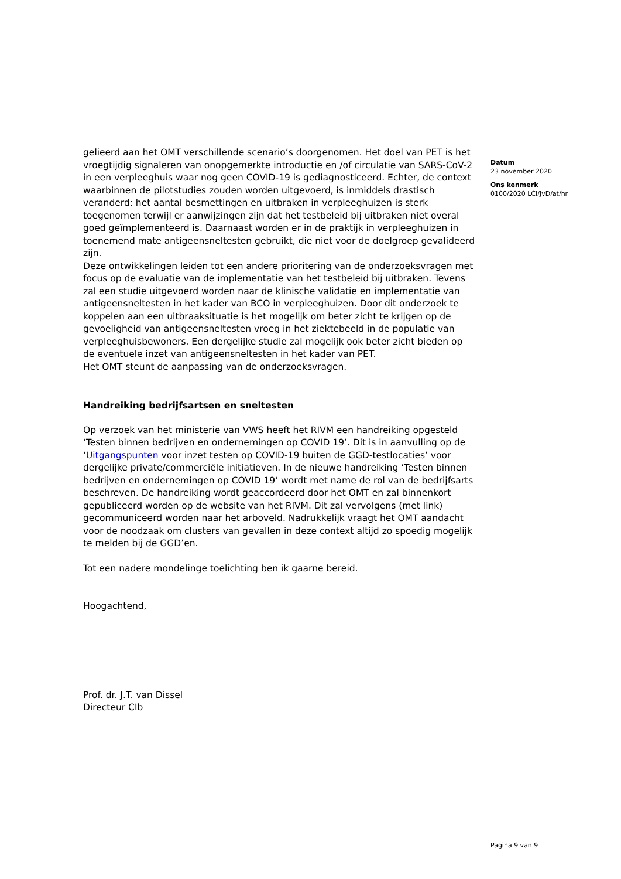gelieerd aan het OMT verschillende scenario’s doorgenomen. Het doel van PET is het vroegtijdig signaleren van onopgemerkte introductie en /of circulatie van SARS-CoV-2 in een verpleeghuis waar nog geen COVID-19 is gediagnosticeerd. Echter, de context waarbinnen de pilotstudies zouden worden uitgevoerd, is inmiddels drastisch veranderd: het aantal besmettingen en uitbraken in verpleeghuizen is sterk toegenomen terwijl er aanwijzingen zijn dat het testbeleid bij uitbraken niet overal goed geïmplementeerd is. Daarnaast worden er in de praktijk in verpleeghuizen in toenemend mate antigeensneltesten gebruikt, die niet voor de doelgroep gevalideerd zijn.
Deze ontwikkelingen leiden tot een andere prioritering van de onderzoeksvragen met focus op de evaluatie van de implementatie van het testbeleid bij uitbraken. Tevens zal een studie uitgevoerd worden naar de klinische validatie en implementatie van antigeensneltesten in het kader van BCO in verpleeghuizen. Door dit onderzoek te koppelen aan een uitbraaksituatie is het mogelijk om beter zicht te krijgen op de gevoeligheid van antigeensneltesten vroeg in het ziektebeeld in de populatie van verpleeghuisbewoners. Een dergelijke studie zal mogelijk ook beter zicht bieden op de eventuele inzet van antigeensneltesten in het kader van PET.
Het OMT steunt de aanpassing van de onderzoeksvragen.
Handreiking bedrijfsartsen en sneltesten
Op verzoek van het ministerie van VWS heeft het RIVM een handreiking opgesteld ‘Testen binnen bedrijven en ondernemingen op COVID 19’. Dit is in aanvulling op de ‘Uitgangspunten voor inzet testen op COVID-19 buiten de GGD-testlocaties’ voor dergelijke private/commerciële initiatieven. In de nieuwe handreiking ‘Testen binnen bedrijven en ondernemingen op COVID 19’ wordt met name de rol van de bedrijfsarts beschreven. De handreiking wordt geaccordeerd door het OMT en zal binnenkort gepubliceerd worden op de website van het RIVM. Dit zal vervolgens (met link) gecommuniceerd worden naar het arboveld. Nadrukkelijk vraagt het OMT aandacht voor de noodzaak om clusters van gevallen in deze context altijd zo spoedig mogelijk te melden bij de GGD’en.
Tot een nadere mondelinge toelichting ben ik gaarne bereid.
Hoogachtend,
Prof. dr. J.T. van Dissel
Directeur CIb
Datum
23 november 2020
Ons kenmerk
0100/2020 LCI/JvD/at/hr
Pagina 9 van 9